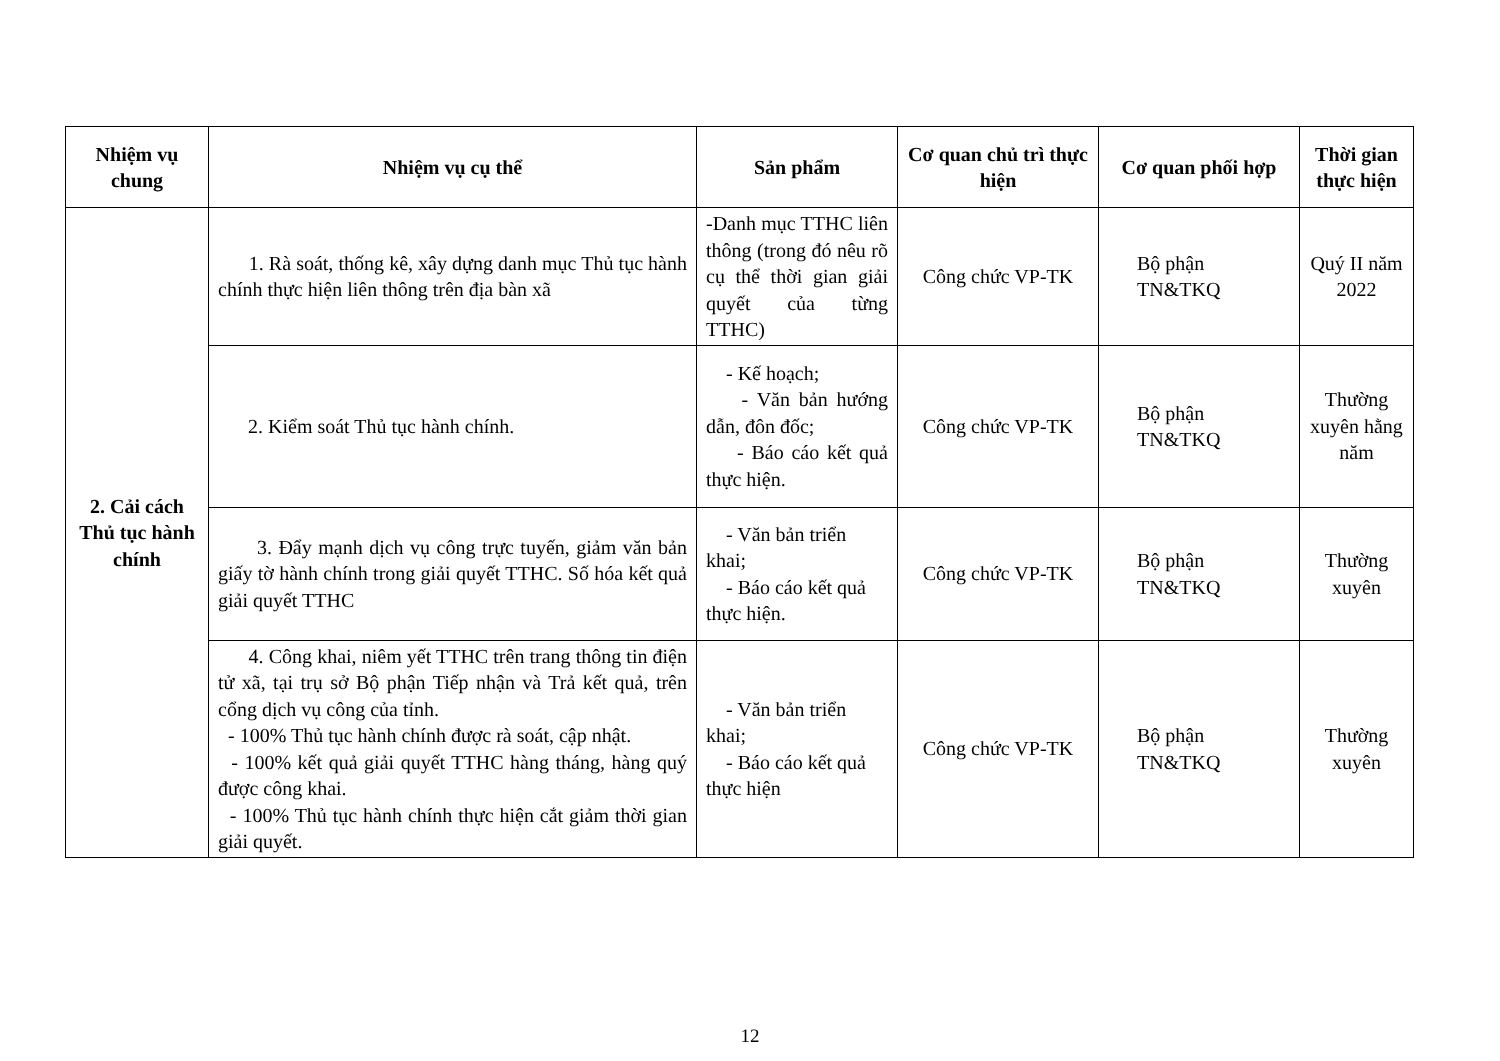| Nhiệm vụ chung | Nhiệm vụ cụ thể | Sản phẩm | Cơ quan chủ trì thực hiện | Cơ quan phối hợp | Thời gian thực hiện |
| --- | --- | --- | --- | --- | --- |
| 2. Cải cách Thủ tục hành chính | 1. Rà soát, thống kê, xây dựng danh mục Thủ tục hành chính thực hiện liên thông trên địa bàn xã | -Danh mục TTHC liên thông (trong đó nêu rõ cụ thể thời gian giải quyết của từng TTHC) | Công chức VP-TK | Bộ phận TN&TKQ | Quý II năm 2022 |
| | 2. Kiểm soát Thủ tục hành chính. | - Kế hoạch; - Văn bản hướng dẫn, đôn đốc; - Báo cáo kết quả thực hiện. | Công chức VP-TK | Bộ phận TN&TKQ | Thường xuyên hằng năm |
| | 3. Đẩy mạnh dịch vụ công trực tuyến, giảm văn bản giấy tờ hành chính trong giải quyết TTHC. Số hóa kết quả giải quyết TTHC | - Văn bản triển khai; - Báo cáo kết quả thực hiện. | Công chức VP-TK | Bộ phận TN&TKQ | Thường xuyên |
| | 4. Công khai, niêm yết TTHC trên trang thông tin điện tử xã, tại trụ sở Bộ phận Tiếp nhận và Trả kết quả, trên cổng dịch vụ công của tỉnh. - 100% Thủ tục hành chính được rà soát, cập nhật. - 100% kết quả giải quyết TTHC hàng tháng, hàng quý được công khai. - 100% Thủ tục hành chính thực hiện cắt giảm thời gian giải quyết. | - Văn bản triển khai; - Báo cáo kết quả thực hiện | Công chức VP-TK | Bộ phận TN&TKQ | Thường xuyên |
12